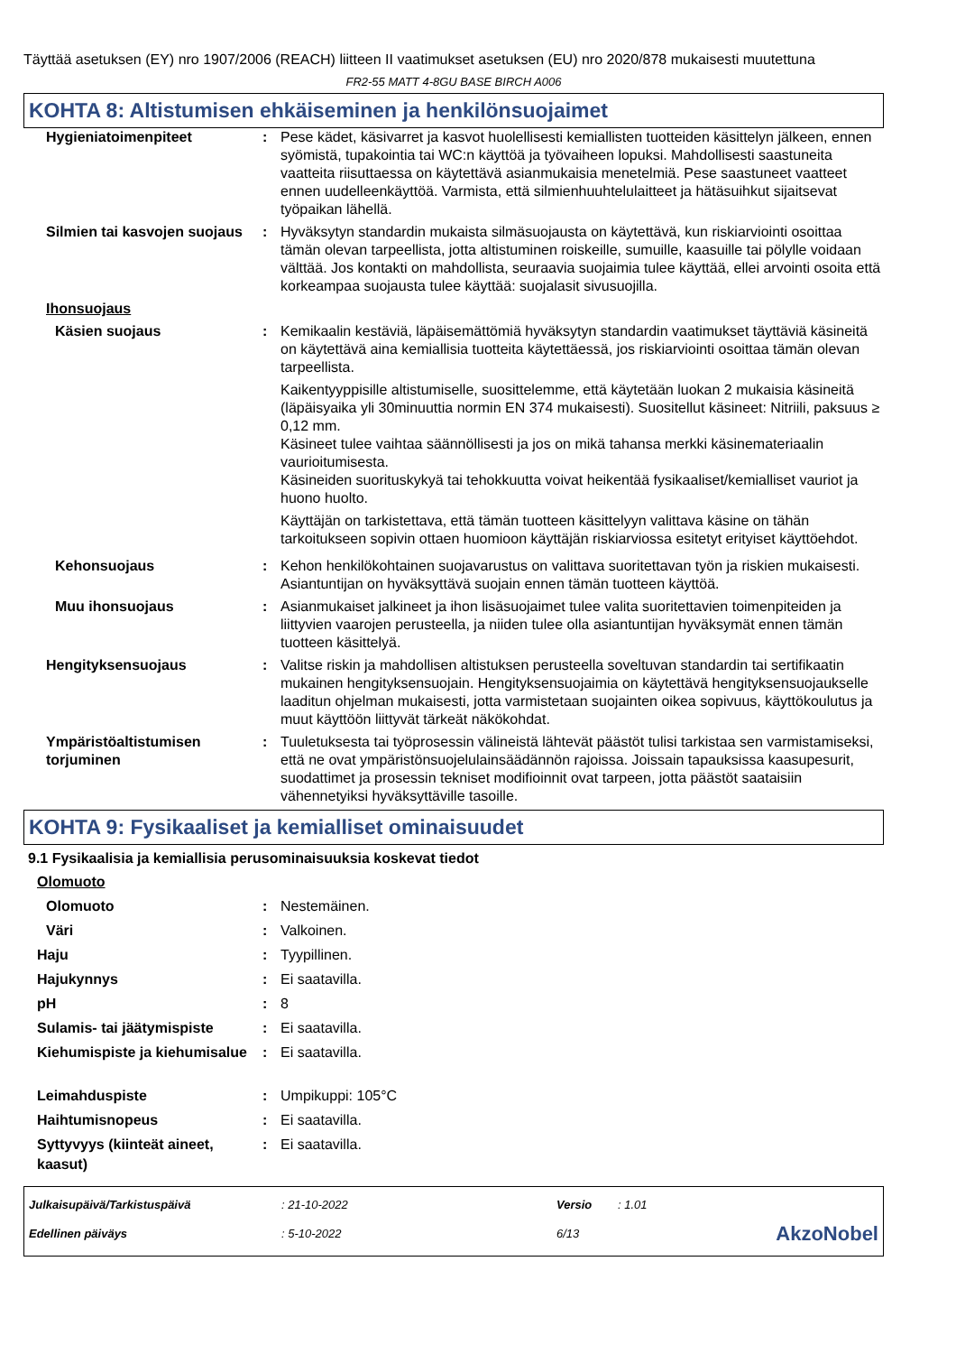Täyttää asetuksen (EY) nro 1907/2006 (REACH) liitteen II vaatimukset asetuksen (EU) nro 2020/878 mukaisesti muutettuna
FR2-55 MATT 4-8GU BASE BIRCH A006
KOHTA 8: Altistumisen ehkäiseminen ja henkilönsuojaimet
| Hygieniatoimenpiteet | : | Pese kädet, käsivarret ja kasvot huolellisesti kemiallisten tuotteiden käsittelyn jälkeen, ennen syömistä, tupakointia tai WC:n käyttöä ja työvaiheen lopuksi. Mahdollisesti saastuneita vaatteita riisuttaessa on käytettävä asianmukaisia menetelmiä. Pese saastuneet vaatteet ennen uudelleenkäyttöä. Varmista, että silmienhuuhtelulaitteet ja hätäsuihkut sijaitsevat työpaikan lähellä. |
| Silmien tai kasvojen suojaus | : | Hyväksytyn standardin mukaista silmäsuojausta on käytettävä, kun riskiarviointi osoittaa tämän olevan tarpeellista, jotta altistuminen roiskeille, sumuille, kaasuille tai pölylle voidaan välttää. Jos kontakti on mahdollista, seuraavia suojaimia tulee käyttää, ellei arvointi osoita että korkeampaa suojausta tulee käyttää: suojalasit sivusuojilla. |
| Ihonsuojaus | | |
| Käsien suojaus | : | Kemikaalin kestäviä, läpäisemättömiä hyväksytyn standardin vaatimukset täyttäviä käsineitä on käytettävä aina kemiallisia tuotteita käytettäessä, jos riskiarviointi osoittaa tämän olevan tarpeellista. Kaikentyyppisille altistumiselle, suosittelemme, että käytetään luokan 2 mukaisia käsineitä (läpäisyaika yli 30minuuttia normin EN 374 mukaisesti). Suositellut käsineet: Nitriili, paksuus ≥ 0,12 mm. Käsineet tulee vaihtaa säännöllisesti ja jos on mikä tahansa merkki käsinemateriaalin vaurioitumisesta. Käsineiden suorituskykyä tai tehokkuutta voivat heikentää fysikaaliset/kemialliset vauriot ja huono huolto. Käyttäjän on tarkistettava, että tämän tuotteen käsittelyyn valittava käsine on tähän tarkoitukseen sopivin ottaen huomioon käyttäjän riskiarviossa esitetyt erityiset käyttöehdot. |
| Kehonsuojaus | : | Kehon henkilökohtainen suojavarustus on valittava suoritettavan työn ja riskien mukaisesti. Asiantuntijan on hyväksyttävä suojain ennen tämän tuotteen käyttöä. |
| Muu ihonsuojaus | : | Asianmukaiset jalkineet ja ihon lisäsuojaimet tulee valita suoritettavien toimenpiteiden ja liittyvien vaarojen perusteella, ja niiden tulee olla asiantuntijan hyväksymät ennen tämän tuotteen käsittelyä. |
| Hengityksensuojaus | : | Valitse riskin ja mahdollisen altistuksen perusteella soveltuvan standardin tai sertifikaatin mukainen hengityksensuojain. Hengityksensuojaimia on käytettävä hengityksensuojaukselle laaditun ohjelman mukaisesti, jotta varmistetaan suojainten oikea sopivuus, käyttökoulutus ja muut käyttöön liittyvät tärkeät näkökohdat. |
| Ympäristöaltistumisen torjuminen | : | Tuuletuksesta tai työprosessin välineistä lähtevät päästöt tulisi tarkistaa sen varmistamiseksi, että ne ovat ympäristönsuojelulainsäädännön rajoissa. Joissain tapauksissa kaasupesurit, suodattimet ja prosessin tekniset modifioinnit ovat tarpeen, jotta päästöt saataisiin vähennetyiksi hyväksyttäville tasoille. |
KOHTA 9: Fysikaaliset ja kemialliset ominaisuudet
9.1 Fysikaalisia ja kemiallisia perusominaisuuksia koskevat tiedot
| Olomuoto | | |
| Olomuoto | : | Nestemäinen. |
| Väri | : | Valkoinen. |
| Haju | : | Tyypillinen. |
| Hajukynnys | : | Ei saatavilla. |
| pH | : | 8 |
| Sulamis- tai jäätymispiste | : | Ei saatavilla. |
| Kiehumispiste ja kiehumisalue | : | Ei saatavilla. |
| Leimahduspiste | : | Umpikuppi: 105°C |
| Haihtumisnopeus | : | Ei saatavilla. |
| Syttyvyys (kiinteät aineet, kaasut) | : | Ei saatavilla. |
| Julkaisupäivä/Tarkistuspäivä | : 21-10-2022 | Versio | : 1.01 | |
| Edellinen päiväys | : 5-10-2022 | 6/13 | | AkzoNobel |